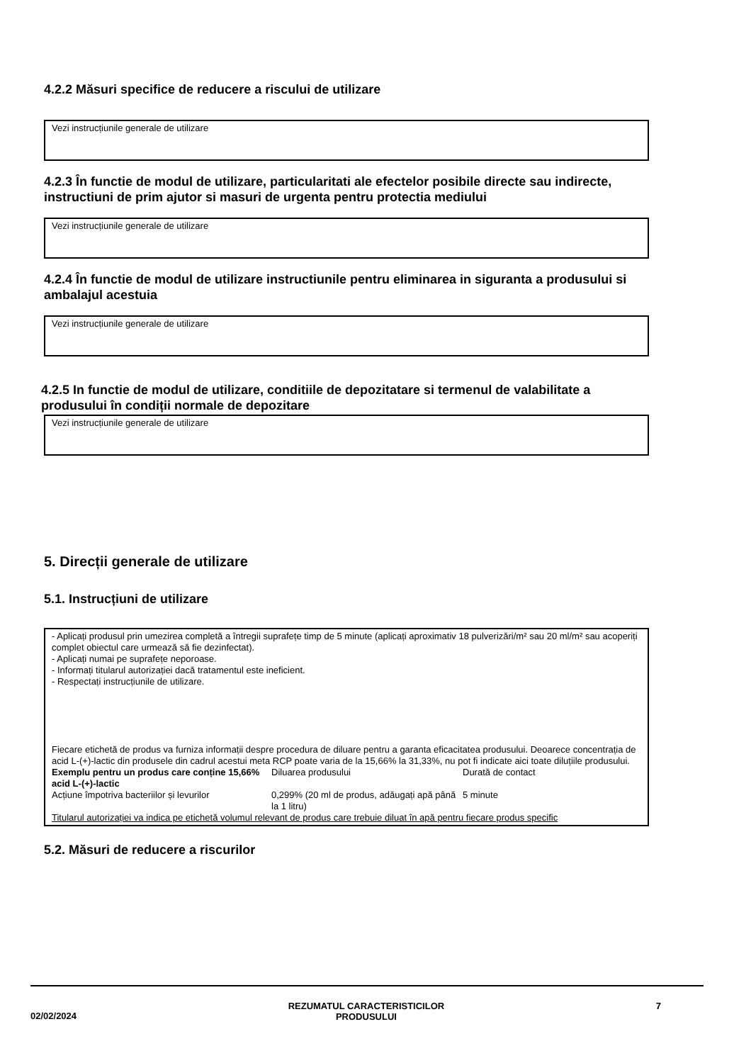4.2.2 Măsuri specifice de reducere a riscului de utilizare
Vezi instrucțiunile generale de utilizare
4.2.3 În functie de modul de utilizare, particularitati ale efectelor posibile directe sau indirecte, instructiuni de prim ajutor si masuri de urgenta pentru protectia mediului
Vezi instrucțiunile generale de utilizare
4.2.4 În functie de modul de utilizare instructiunile pentru eliminarea in siguranta a produsului si ambalajul acestuia
Vezi instrucțiunile generale de utilizare
4.2.5 In functie de modul de utilizare, conditiile de depozitatare si termenul de valabilitate a produsului în condiții normale de depozitare
Vezi instrucțiunile generale de utilizare
5. Direcții generale de utilizare
5.1. Instrucțiuni de utilizare
- Aplicați produsul prin umezirea completă a întregii suprafețe timp de 5 minute (aplicați aproximativ 18 pulverizări/m² sau 20 ml/m² sau acoperiți complet obiectul care urmează să fie dezinfectat).
- Aplicați numai pe suprafețe neporoase.
- Informați titularul autorizației dacă tratamentul este ineficient.
- Respectați instrucțiunile de utilizare.
Fiecare etichetă de produs va furniza informații despre procedura de diluare pentru a garanta eficacitatea produsului. Deoarece concentrația de acid L-(+)-lactic din produsele din cadrul acestui meta RCP poate varia de la 15,66% la 31,33%, nu pot fi indicate aici toate diluțiile produsului.
Exemplu pentru un produs care conține 15,66% acid L-(+)-lactic
Diluarea produsului Durată de contact
Acțiune împotriva bacteriilor și levurilor
0,299% (20 ml de produs, adăugați apă până la 1 litru)
5 minute
Titularul autorizației va indica pe etichetă volumul relevant de produs care trebuie diluat în apă pentru fiecare produs specific
5.2. Măsuri de reducere a riscurilor
02/02/2024
REZUMATUL CARACTERISTICILOR
PRODUSULUI
7